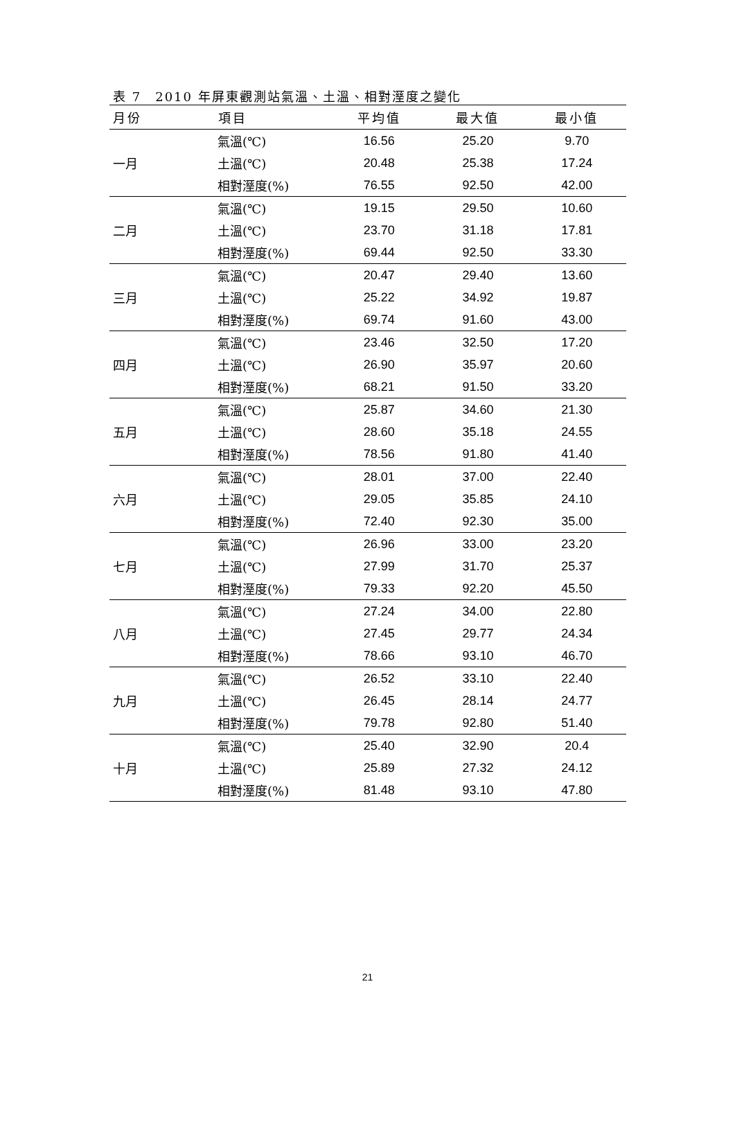表 7　2010 年屏東觀測站氣溫、土溫、相對溼度之變化
| 月份 | 項目 | 平均值 | 最大值 | 最小值 |
| --- | --- | --- | --- | --- |
| 一月 | 氣溫(℃) | 16.56 | 25.20 | 9.70 |
| | 土溫(℃) | 20.48 | 25.38 | 17.24 |
| | 相對溼度(%) | 76.55 | 92.50 | 42.00 |
| 二月 | 氣溫(℃) | 19.15 | 29.50 | 10.60 |
| | 土溫(℃) | 23.70 | 31.18 | 17.81 |
| | 相對溼度(%) | 69.44 | 92.50 | 33.30 |
| 三月 | 氣溫(℃) | 20.47 | 29.40 | 13.60 |
| | 土溫(℃) | 25.22 | 34.92 | 19.87 |
| | 相對溼度(%) | 69.74 | 91.60 | 43.00 |
| 四月 | 氣溫(℃) | 23.46 | 32.50 | 17.20 |
| | 土溫(℃) | 26.90 | 35.97 | 20.60 |
| | 相對溼度(%) | 68.21 | 91.50 | 33.20 |
| 五月 | 氣溫(℃) | 25.87 | 34.60 | 21.30 |
| | 土溫(℃) | 28.60 | 35.18 | 24.55 |
| | 相對溼度(%) | 78.56 | 91.80 | 41.40 |
| 六月 | 氣溫(℃) | 28.01 | 37.00 | 22.40 |
| | 土溫(℃) | 29.05 | 35.85 | 24.10 |
| | 相對溼度(%) | 72.40 | 92.30 | 35.00 |
| 七月 | 氣溫(℃) | 26.96 | 33.00 | 23.20 |
| | 土溫(℃) | 27.99 | 31.70 | 25.37 |
| | 相對溼度(%) | 79.33 | 92.20 | 45.50 |
| 八月 | 氣溫(℃) | 27.24 | 34.00 | 22.80 |
| | 土溫(℃) | 27.45 | 29.77 | 24.34 |
| | 相對溼度(%) | 78.66 | 93.10 | 46.70 |
| 九月 | 氣溫(℃) | 26.52 | 33.10 | 22.40 |
| | 土溫(℃) | 26.45 | 28.14 | 24.77 |
| | 相對溼度(%) | 79.78 | 92.80 | 51.40 |
| 十月 | 氣溫(℃) | 25.40 | 32.90 | 20.4 |
| | 土溫(℃) | 25.89 | 27.32 | 24.12 |
| | 相對溼度(%) | 81.48 | 93.10 | 47.80 |
21